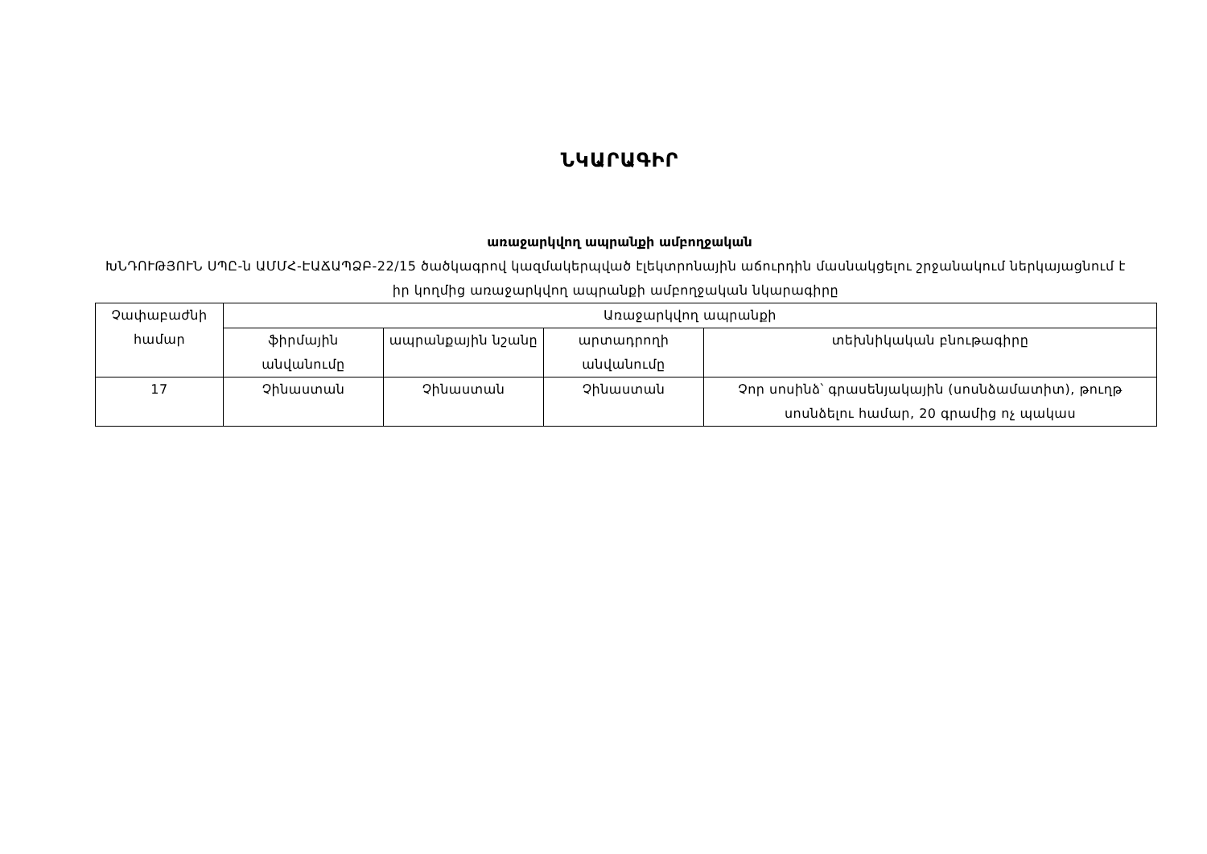ՆԿԱՐԱԳԻՐ
առաջարկվող ապրանքի ամբողջական
ԽՆԴՈՒԹՅՈՒՆ ՍՊԸ-ն ԱՄՄՀ-ԷԱՃԱՊՁԲ-22/15 ծածկագրով կազմակերպված էլեկտրոնային աճուրդին մասնակցելու շրջանակում ներկայացնում է իր կողմից առաջարկվող ապրանքի ամբողջական նկարագիրը
| Չափաբաժնի համար | Առաջարկվող ապրանքի | | | |
| --- | --- | --- | --- | --- |
| | ֆիրմային անվանումը | ապրանքային նշանը | արտադրողի անվանումը | տեխնիկական բնութագիրը |
| 17 | Չինաստան | Չինաստան | Չինաստան | Չոր սոսինձ՝ գրասենյակային (սոսնձամատիտ), թուղթ սոսնձելու համար, 20 գրամից ոչ պակաս |